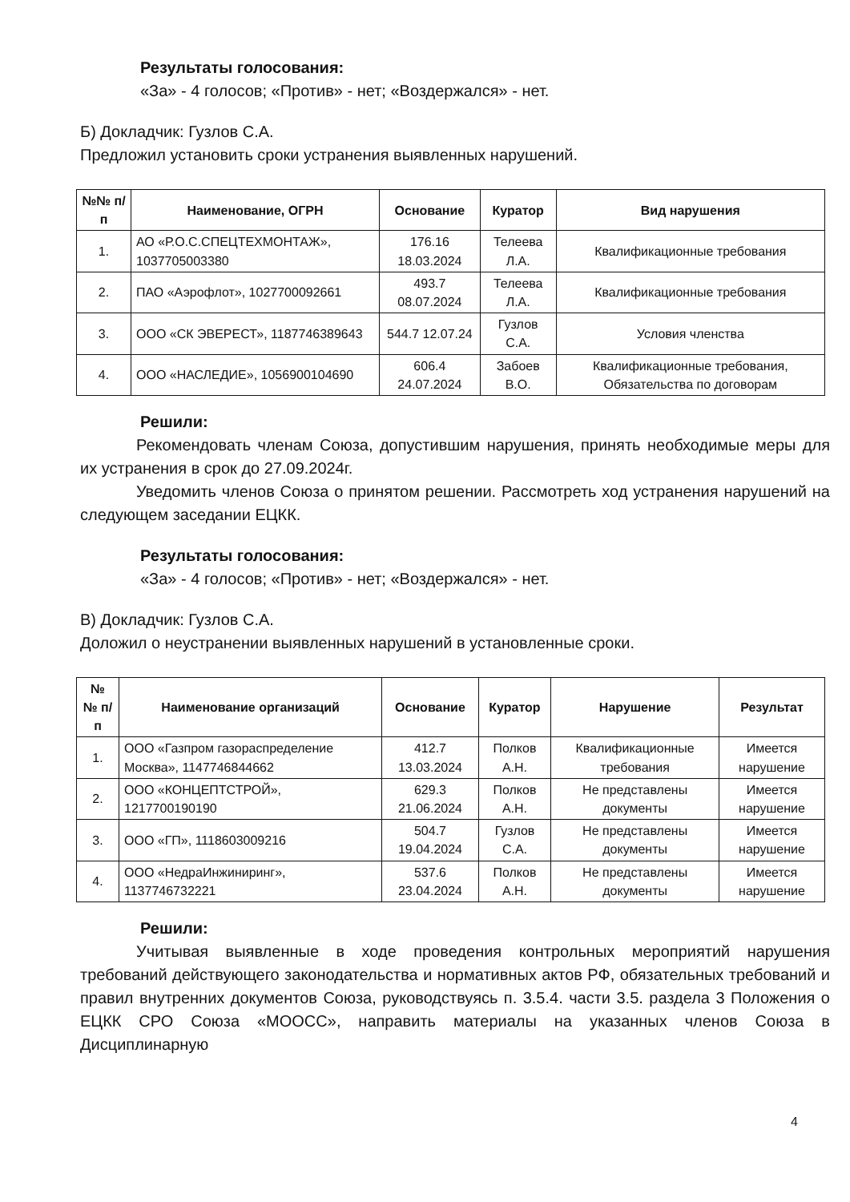Результаты голосования:
«За» - 4 голосов; «Против» - нет; «Воздержался» - нет.
Б) Докладчик: Гузлов С.А.
Предложил установить сроки устранения выявленных нарушений.
| №№ п/п | Наименование, ОГРН | Основание | Куратор | Вид нарушения |
| --- | --- | --- | --- | --- |
| 1. | АО «Р.О.С.СПЕЦТЕХМОНТАЖ», 1037705003380 | 176.16 18.03.2024 | Телеева Л.А. | Квалификационные требования |
| 2. | ПАО «Аэрофлот», 1027700092661 | 493.7 08.07.2024 | Телеева Л.А. | Квалификационные требования |
| 3. | ООО «СК ЭВЕРЕСТ», 1187746389643 | 544.7 12.07.24 | Гузлов С.А. | Условия членства |
| 4. | ООО «НАСЛЕДИЕ», 1056900104690 | 606.4 24.07.2024 | Забоев В.О. | Квалификационные требования, Обязательства по договорам |
Решили:
    Рекомендовать членам Союза, допустившим нарушения, принять необходимые меры для их устранения в срок до 27.09.2024г.
    Уведомить членов Союза о принятом решении. Рассмотреть ход устранения нарушений на следующем заседании ЕЦКК.
Результаты голосования:
«За» - 4 голосов; «Против» - нет; «Воздержался» - нет.
В) Докладчик: Гузлов С.А.
Доложил о неустранении выявленных нарушений в установленные сроки.
| № № п/п | Наименование организаций | Основание | Куратор | Нарушение | Результат |
| --- | --- | --- | --- | --- | --- |
| 1. | ООО «Газпром газораспределение Москва», 1147746844662 | 412.7 13.03.2024 | Полков А.Н. | Квалификационные требования | Имеется нарушение |
| 2. | ООО «КОНЦЕПТСТРОЙ», 1217700190190 | 629.3 21.06.2024 | Полков А.Н. | Не представлены документы | Имеется нарушение |
| 3. | ООО «ГП», 1118603009216 | 504.7 19.04.2024 | Гузлов С.А. | Не представлены документы | Имеется нарушение |
| 4. | ООО «НедраИнжиниринг», 1137746732221 | 537.6 23.04.2024 | Полков А.Н. | Не представлены документы | Имеется нарушение |
Решили:
    Учитывая выявленные в ходе проведения контрольных мероприятий нарушения требований действующего законодательства и нормативных актов РФ, обязательных требований и правил внутренних документов Союза, руководствуясь п. 3.5.4. части 3.5. раздела 3 Положения о ЕЦКК СРО Союза «МООСС», направить материалы на указанных членов Союза в Дисциплинарную
4